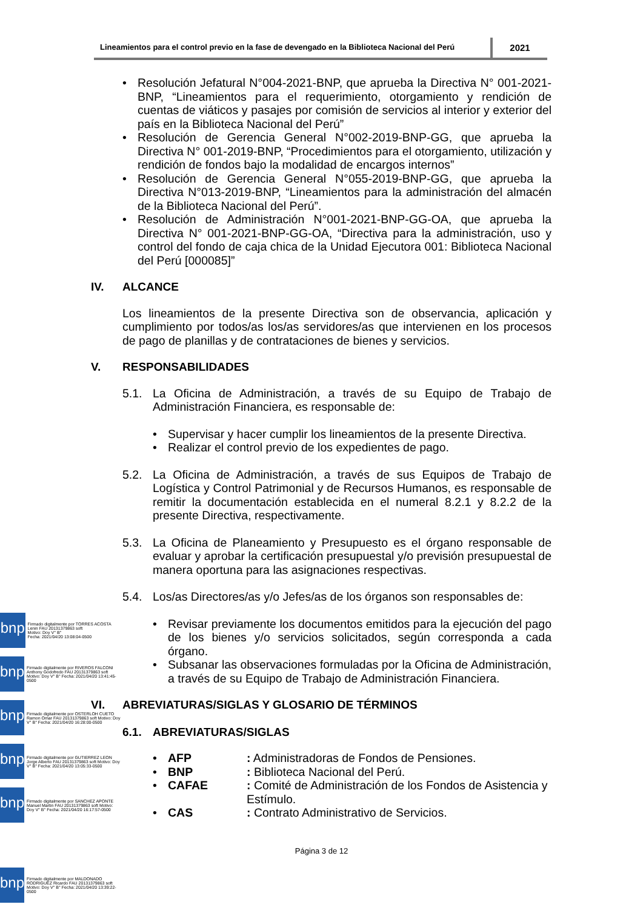Lineamientos para el control previo en la fase de devengado en la Biblioteca Nacional del Perú
2021
• Resolución Jefatural N°004-2021-BNP, que aprueba la Directiva N° 001-2021-BNP, “Lineamientos para el requerimiento, otorgamiento y rendición de cuentas de viáticos y pasajes por comisión de servicios al interior y exterior del país en la Biblioteca Nacional del Perú”
• Resolución de Gerencia General N°002-2019-BNP-GG, que aprueba la Directiva N° 001-2019-BNP, “Procedimientos para el otorgamiento, utilización y rendición de fondos bajo la modalidad de encargos internos”
• Resolución de Gerencia General N°055-2019-BNP-GG, que aprueba la Directiva N°013-2019-BNP, “Lineamientos para la administración del almacén de la Biblioteca Nacional del Perú”.
• Resolución de Administración N°001-2021-BNP-GG-OA, que aprueba la Directiva N° 001-2021-BNP-GG-OA, “Directiva para la administración, uso y control del fondo de caja chica de la Unidad Ejecutora 001: Biblioteca Nacional del Perú [000085]”
IV. ALCANCE
Los lineamientos de la presente Directiva son de observancia, aplicación y cumplimiento por todos/as los/as servidores/as que intervienen en los procesos de pago de planillas y de contrataciones de bienes y servicios.
V. RESPONSABILIDADES
5.1. La Oficina de Administración, a través de su Equipo de Trabajo de Administración Financiera, es responsable de:
• Supervisar y hacer cumplir los lineamientos de la presente Directiva.
• Realizar el control previo de los expedientes de pago.
5.2. La Oficina de Administración, a través de sus Equipos de Trabajo de Logística y Control Patrimonial y de Recursos Humanos, es responsable de remitir la documentación establecida en el numeral 8.2.1 y 8.2.2 de la presente Directiva, respectivamente.
5.3. La Oficina de Planeamiento y Presupuesto es el órgano responsable de evaluar y aprobar la certificación presupuestal y/o previsión presupuestal de manera oportuna para las asignaciones respectivas.
5.4. Los/as Directores/as y/o Jefes/as de los órganos son responsables de:
• Revisar previamente los documentos emitidos para la ejecución del pago de los bienes y/o servicios solicitados, según corresponda a cada órgano.
• Subsanar las observaciones formuladas por la Oficina de Administración, a través de su Equipo de Trabajo de Administración Financiera.
VI. ABREVIATURAS/SIGLAS Y GLOSARIO DE TÉRMINOS
6.1. ABREVIATURAS/SIGLAS
| • | AFP | : Administradoras de Fondos de Pensiones. |
| • | BNP | : Biblioteca Nacional del Perú. |
| • | CAFAE | : Comité de Administración de los Fondos de Asistencia y Estímulo. |
| • | CAS | : Contrato Administrativo de Servicios. |
bnp
Firmado digitalmente por TORRES ACOSTA Lenin FAU 20131379863 soft
Motivo: Doy V° B°
Fecha: 2021/04/20 13:08:04-0500
bnp
Firmado digitalmente por RIVEROS FALCONI Anthony Godofredo FAU 20131379863 soft Motivo: Doy V° B° Fecha: 2021/04/20 13:41:45-0500
bnp
Firmado digitalmente por OSTERLOH CUETO Ramon Omar FAU 20131379863 soft Motivo: Doy V° B° Fecha: 2021/04/20 16:28:00-0500
bnp
Firmado digitalmente por GUTIERREZ LEON Jorge Alberto FAU 20131379863 soft Motivo: Doy V° B° Fecha: 2021/04/20 13:05:33-0500
bnp
Firmado digitalmente por SANCHEZ APONTE Manuel Martin FAU 20131379863 soft Motivo: Doy V° B° Fecha: 2021/04/20 16:17:57-0500
Página 3 de 12
bnp
Firmado digitalmente por MALDONADO RODRIGUEZ Ricardo FAU 20131379863 soft Motivo: Doy V° B° Fecha: 2021/04/20 13:39:22-0500